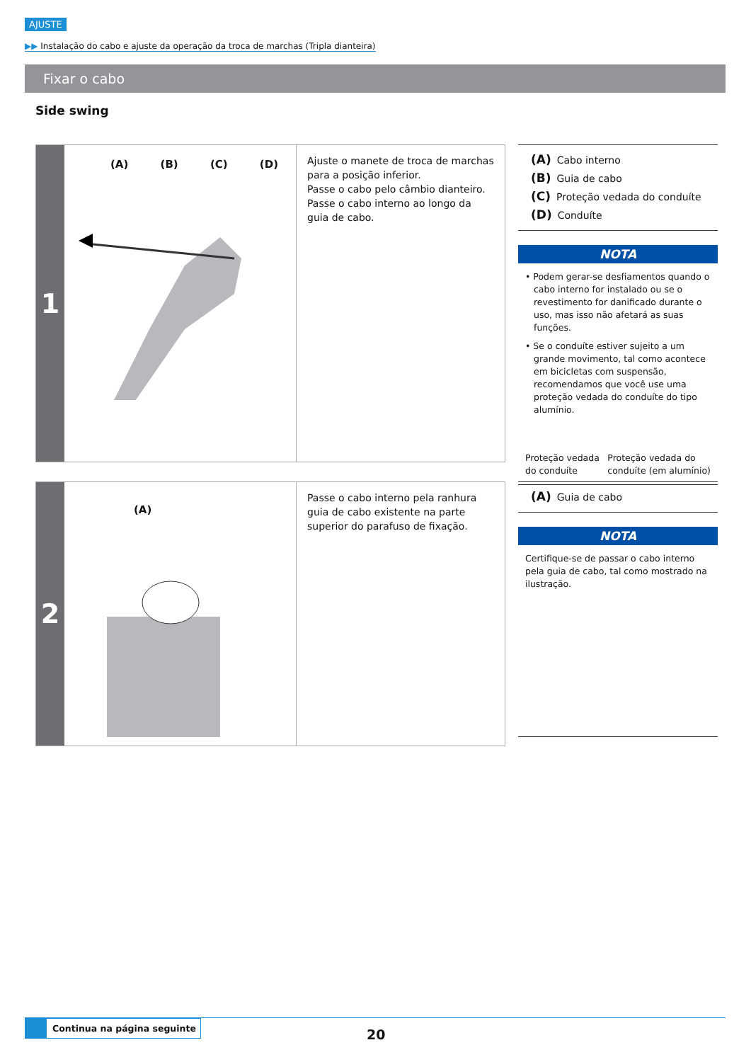AJUSTE
▶▶ Instalação do cabo e ajuste da operação da troca de marchas (Tripla dianteira)
Fixar o cabo
Side swing
1
(A) (B) (C) (D)
Ajuste o manete de troca de marchas para a posição inferior.
Passe o cabo pelo câmbio dianteiro.
Passe o cabo interno ao longo da guia de cabo.
(A) Cabo interno
(B) Guia de cabo
(C) Proteção vedada do conduíte
(D) Conduíte
NOTA
• Podem gerar-se desfiamentos quando o cabo interno for instalado ou se o revestimento for danificado durante o uso, mas isso não afetará as suas funções.
• Se o conduíte estiver sujeito a um grande movimento, tal como acontece em bicicletas com suspensão, recomendamos que você use uma proteção vedada do conduíte do tipo alumínio.
Proteção vedada
do conduíte
Proteção vedada do
conduíte (em alumínio)
2
(A)
Passe o cabo interno pela ranhura guia de cabo existente na parte superior do parafuso de fixação.
(A) Guia de cabo
NOTA
Certifique-se de passar o cabo interno pela guia de cabo, tal como mostrado na ilustração.
Continua na página seguinte
20